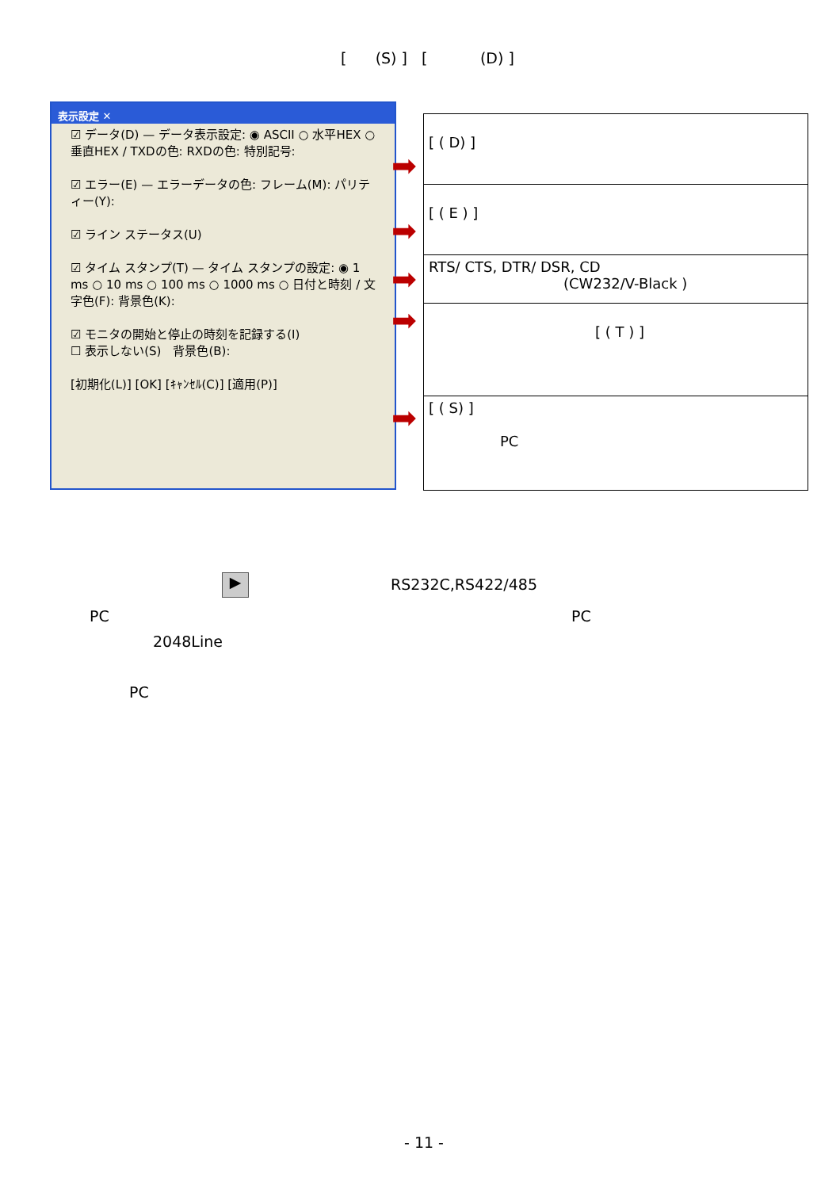[ (S) ] [ (D) ]
表示設定 ✕
☑ データ(D) — データ表示設定: ◉ ASCII ○ 水平HEX ○ 垂直HEX / TXDの色: RXDの色: 特別記号:
☑ エラー(E) — エラーデータの色: フレーム(M): パリティー(Y):
☑ ライン ステータス(U)
☑ タイム スタンプ(T) — タイム スタンプの設定: ◉ 1 ms ○ 10 ms ○ 100 ms ○ 1000 ms ○ 日付と時刻 / 文字色(F): 背景色(K):
☑ モニタの開始と停止の時刻を記録する(I)
☐ 表示しない(S)　背景色(B):
[初期化(L)] [OK] [ｷｬﾝｾﾙ(C)] [適用(P)]
➡
➡
➡
➡
➡
| [ ( D) ] |
| [ ( E ) ] |
| RTS/ CTS, DTR/ DSR, CD (CW232/V-Black ) |
| [ ( T ) ] |
| [ ( S) ] PC |
▶ RS232C,RS422/485
PC PC
2048Line
PC
- 11 -